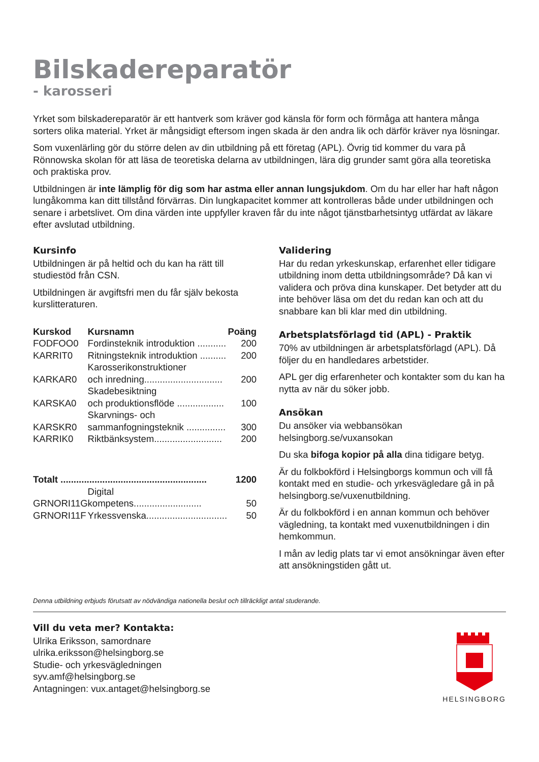Bilskadereparatör
- karosseri
Yrket som bilskadereparatör är ett hantverk som kräver god känsla för form och förmåga att hantera många sorters olika material. Yrket är mångsidigt eftersom ingen skada är den andra lik och därför kräver nya lösningar.
Som vuxenlärling gör du större delen av din utbildning på ett företag (APL). Övrig tid kommer du vara på Rönnowska skolan för att läsa de teoretiska delarna av utbildningen, lära dig grunder samt göra alla teoretiska och praktiska prov.
Utbildningen är inte lämplig för dig som har astma eller annan lungsjukdom. Om du har eller har haft någon lungåkomma kan ditt tillstånd förvärras. Din lungkapacitet kommer att kontrolleras både under utbildningen och senare i arbetslivet. Om dina värden inte uppfyller kraven får du inte något tjänstbarhetsintyg utfärdat av läkare efter avslutad utbildning.
Kursinfo
Utbildningen är på heltid och du kan ha rätt till studiestöd från CSN.
Utbildningen är avgiftsfri men du får själv bekosta kurslitteraturen.
| Kurskod | Kursnamn | Poäng |
| --- | --- | --- |
| FODFOO0 | Fordinsteknik introduktion ........... | 200 |
| KARRIT0 | Ritningsteknik introduktion .......... | 200 |
| KARKAR0 | Karosserikonstruktioner och inredning.............................. | 200 |
| KARSKA0 | Skadebesiktning och produktionsflöde .................. | 100 |
| KARSKR0 | Skarvnings- och sammanfogningsteknik ............... | 300 |
| KARRIK0 | Riktbänksystem.......................... | 200 |
| Totalt ........................................................ | | 1200 |
| GRNORI11G | Digital kompetens.......................... | 50 |
| GRNORI11F | Yrkessvenska............................... | 50 |
Validering
Har du redan yrkeskunskap, erfarenhet eller tidigare utbildning inom detta utbildningsområde? Då kan vi validera och pröva dina kunskaper. Det betyder att du inte behöver läsa om det du redan kan och att du snabbare kan bli klar med din utbildning.
Arbetsplatsförlagd tid (APL) - Praktik
70% av utbildningen är arbetsplatsförlagd (APL). Då följer du en handledares arbetstider.
APL ger dig erfarenheter och kontakter som du kan ha nytta av när du söker jobb.
Ansökan
Du ansöker via webbansökan helsingborg.se/vuxansokan
Du ska bifoga kopior på alla dina tidigare betyg.
Är du folkbokförd i Helsingborgs kommun och vill få kontakt med en studie- och yrkesvägledare gå in på helsingborg.se/vuxenutbildning.
Är du folkbokförd i en annan kommun och behöver vägledning, ta kontakt med vuxenutbildningen i din hemkommun.
I mån av ledig plats tar vi emot ansökningar även efter att ansökningstiden gått ut.
Denna utbildning erbjuds förutsatt av nödvändiga nationella beslut och tillräckligt antal studerande.
Vill du veta mer? Kontakta:
Ulrika Eriksson, samordnare
ulrika.eriksson@helsingborg.se
Studie- och yrkesvägledningen
syv.amf@helsingborg.se
Antagningen: vux.antaget@helsingborg.se
HELSINGBORG